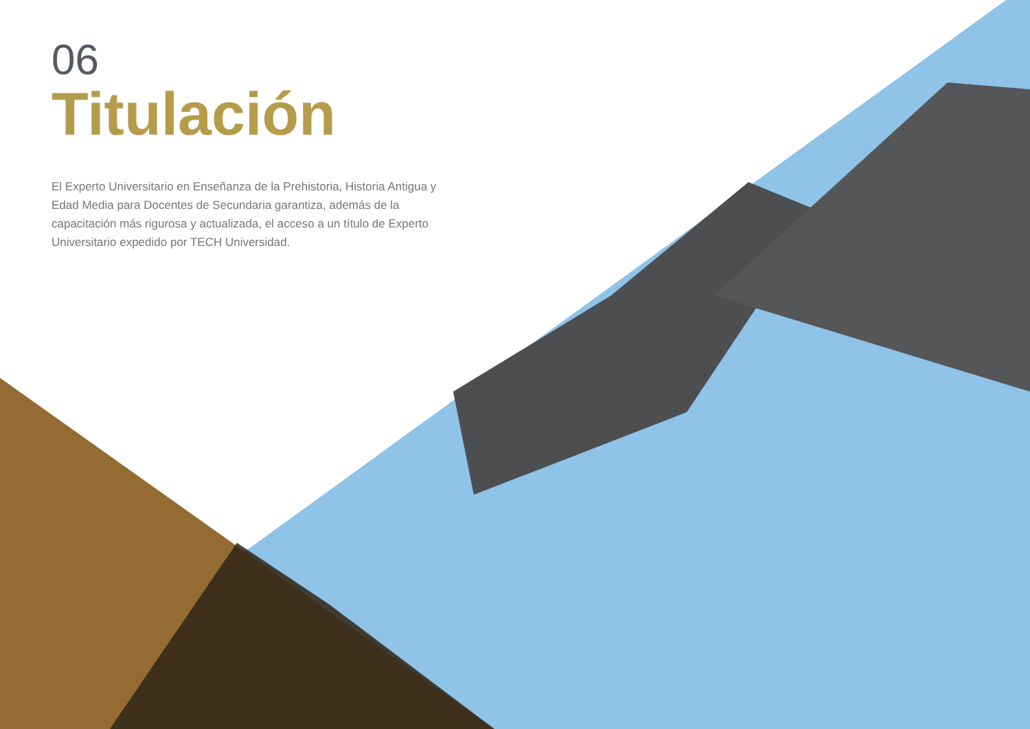06
Titulación
El Experto Universitario en Enseñanza de la Prehistoria, Historia Antigua y Edad Media para Docentes de Secundaria garantiza, además de la capacitación más rigurosa y actualizada, el acceso a un título de Experto Universitario expedido por TECH Universidad.